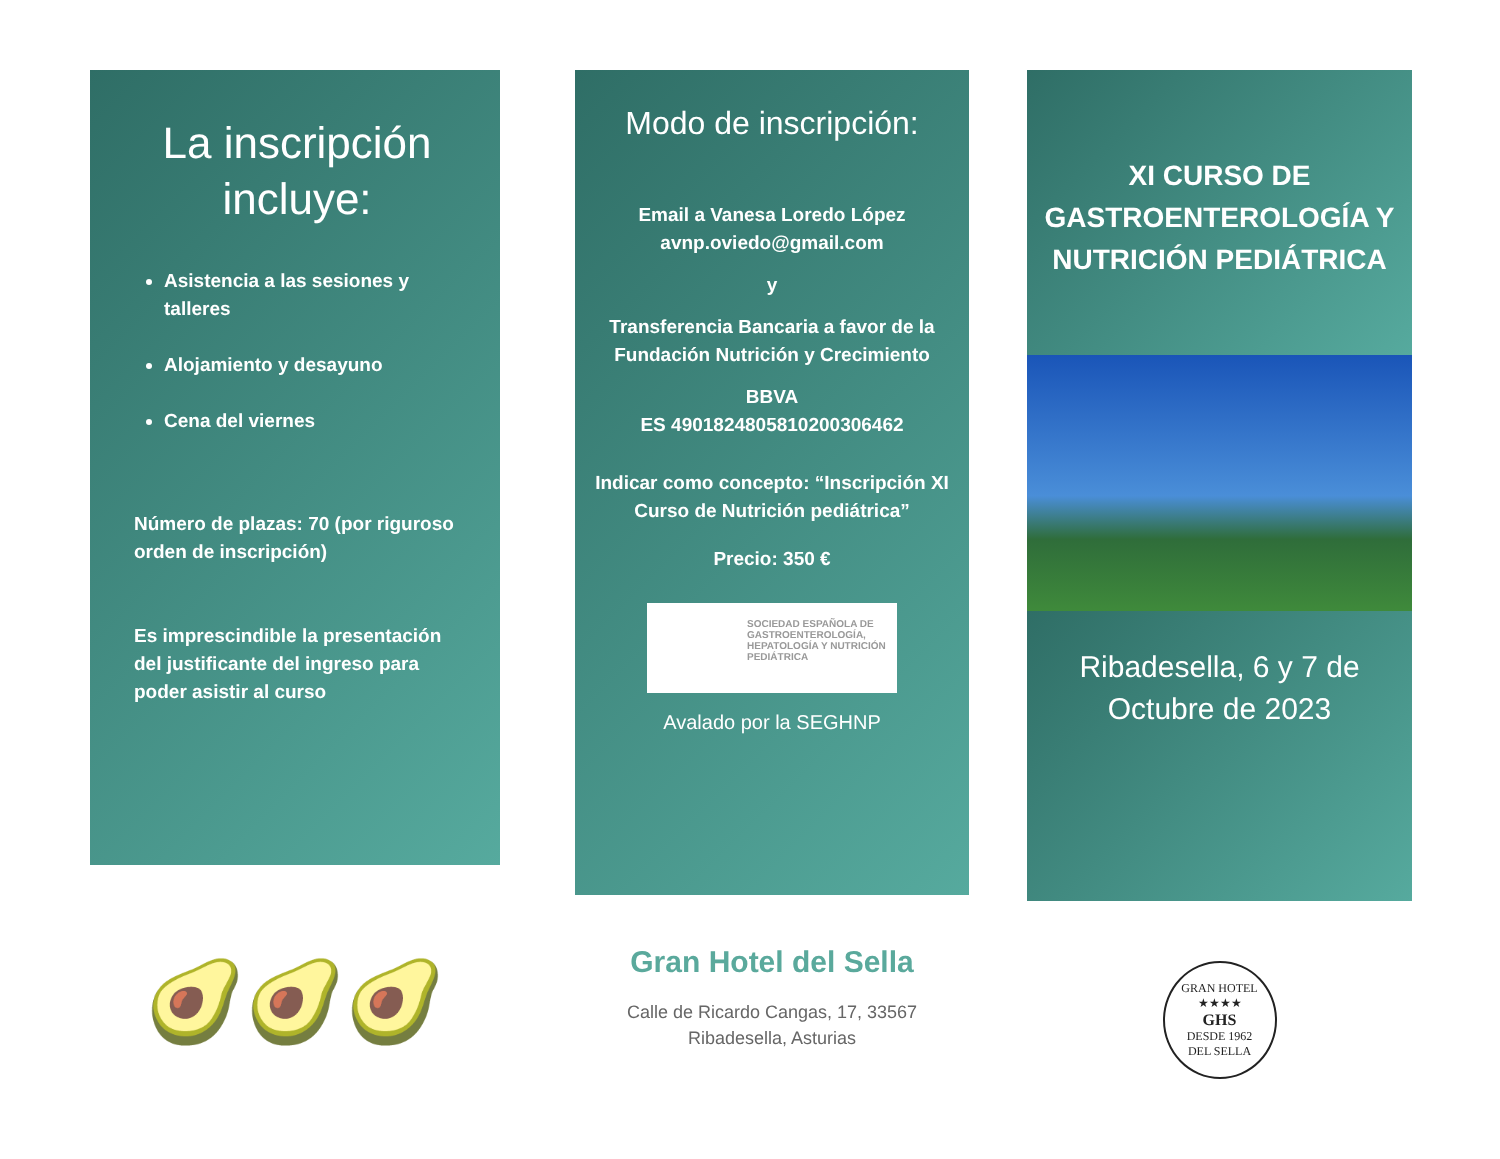La inscripción incluye:
Asistencia a las sesiones y talleres
Alojamiento y desayuno
Cena del viernes
Número de plazas: 70 (por riguroso orden de inscripción)
Es imprescindible la presentación del justificante del ingreso para poder asistir al curso
🥑🥑🥑
Modo de inscripción:
Email a Vanesa Loredo López
avnp.oviedo@gmail.com
y
Transferencia Bancaria a favor de la Fundación Nutrición y Crecimiento
BBVA
ES 4901824805810200306462
Indicar como concepto: “Inscripción XI Curso de Nutrición pediátrica”
Precio: 350 €
SOCIEDAD ESPAÑOLA DE GASTROENTEROLOGÍA, HEPATOLOGÍA Y NUTRICIÓN PEDIÁTRICA
Avalado por la SEGHNP
Gran Hotel del Sella
Calle de Ricardo Cangas, 17, 33567
Ribadesella, Asturias
XI CURSO DE GASTROENTEROLOGÍA Y NUTRICIÓN PEDIÁTRICA
Ribadesella, 6 y 7 de Octubre de 2023
GRAN HOTEL
★★★★
GHS
DESDE 1962
DEL SELLA